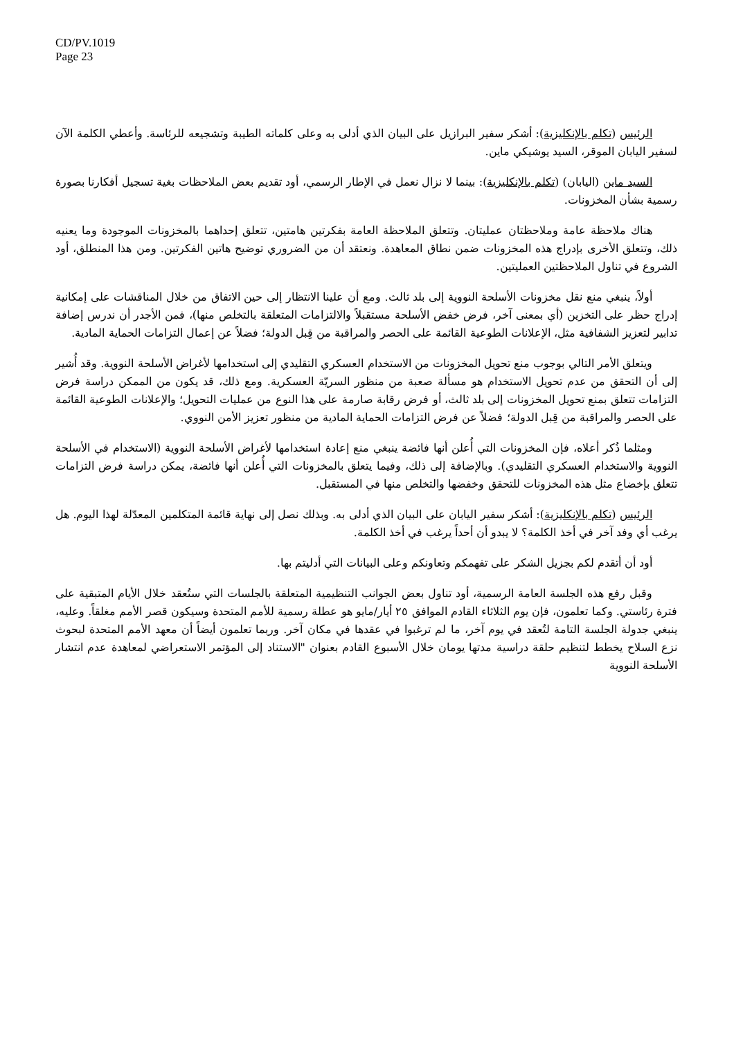CD/PV.1019
Page 23
الرئيس (تكلم بالإنكليزية): أشكر سفير البرازيل على البيان الذي أدلى به وعلى كلماته الطيبة وتشجيعه للرئاسة. وأعطي الكلمة الآن لسفير اليابان الموقر، السيد يوشيكي ماين.
السيد ماين (اليابان) (تكلم بالإنكليزية): بينما لا نزال نعمل في الإطار الرسمي، أود تقديم بعض الملاحظات بغية تسجيل أفكارنا بصورة رسمية بشأن المخزونات.
هناك ملاحظة عامة وملاحظتان عمليتان. وتتعلق الملاحظة العامة بفكرتين هامتين، تتعلق إحداهما بالمخزونات الموجودة وما يعنيه ذلك، وتتعلق الأخرى بإدراج هذه المخزونات ضمن نطاق المعاهدة. ونعتقد أن من الضروري توضيح هاتين الفكرتين. ومن هذا المنطلق، أود الشروع في تناول الملاحظتين العمليتين.
أولاً، ينبغي منع نقل مخزونات الأسلحة النووية إلى بلد ثالث. ومع أن علينا الانتظار إلى حين الاتفاق من خلال المناقشات على إمكانية إدراج حظر على التخزين (أي بمعنى آخر، فرض خفض الأسلحة مستقبلاً والالتزامات المتعلقة بالتخلص منها)، فمن الأجدر أن ندرس إضافة تدابير لتعزيز الشفافية مثل، الإعلانات الطوعية القائمة على الحصر والمراقبة من قِبل الدولة؛ فضلاً عن إعمال التزامات الحماية المادية.
ويتعلق الأمر التالي بوجوب منع تحويل المخزونات من الاستخدام العسكري التقليدي إلى استخدامها لأغراض الأسلحة النووية. وقد أُشير إلى أن التحقق من عدم تحويل الاستخدام هو مسألة صعبة من منظور السريّة العسكرية. ومع ذلك، قد يكون من الممكن دراسة فرض التزامات تتعلق بمنع تحويل المخزونات إلى بلد ثالث، أو فرض رقابة صارمة على هذا النوع من عمليات التحويل؛ والإعلانات الطوعية القائمة على الحصر والمراقبة من قِبل الدولة؛ فضلاً عن فرض التزامات الحماية المادية من منظور تعزيز الأمن النووي.
ومثلما ذُكر أعلاه، فإن المخزونات التي أُعلن أنها فائضة ينبغي منع إعادة استخدامها لأغراض الأسلحة النووية (الاستخدام في الأسلحة النووية والاستخدام العسكري التقليدي). وبالإضافة إلى ذلك، وفيما يتعلق بالمخزونات التي أُعلن أنها فائضة، يمكن دراسة فرض التزامات تتعلق بإخضاع مثل هذه المخزونات للتحقق وخفضها والتخلص منها في المستقبل.
الرئيس (تكلم بالإنكليزية): أشكر سفير اليابان على البيان الذي أدلى به. وبذلك نصل إلى نهاية قائمة المتكلمين المعدّلة لهذا اليوم. هل يرغب أي وفد آخر في أخذ الكلمة؟ لا يبدو أن أحداً يرغب في أخذ الكلمة.
أود أن أتقدم لكم بجزيل الشكر على تفهمكم وتعاونكم وعلى البيانات التي أدليتم بها.
وقبل رفع هذه الجلسة العامة الرسمية، أود تناول بعض الجوانب التنظيمية المتعلقة بالجلسات التي ستُعقد خلال الأيام المتبقية على فترة رئاستي. وكما تعلمون، فإن يوم الثلاثاء القادم الموافق ٢٥ أيار/مايو هو عطلة رسمية للأمم المتحدة وسيكون قصر الأمم مغلقاً. وعليه، ينبغي جدولة الجلسة التامة لتُعقد في يوم آخر، ما لم ترغبوا في عقدها في مكان آخر. وربما تعلمون أيضاً أن معهد الأمم المتحدة لبحوث نزع السلاح يخطط لتنظيم حلقة دراسية مدتها يومان خلال الأسبوع القادم بعنوان "الاستناد إلى المؤتمر الاستعراضي لمعاهدة عدم انتشار الأسلحة النووية